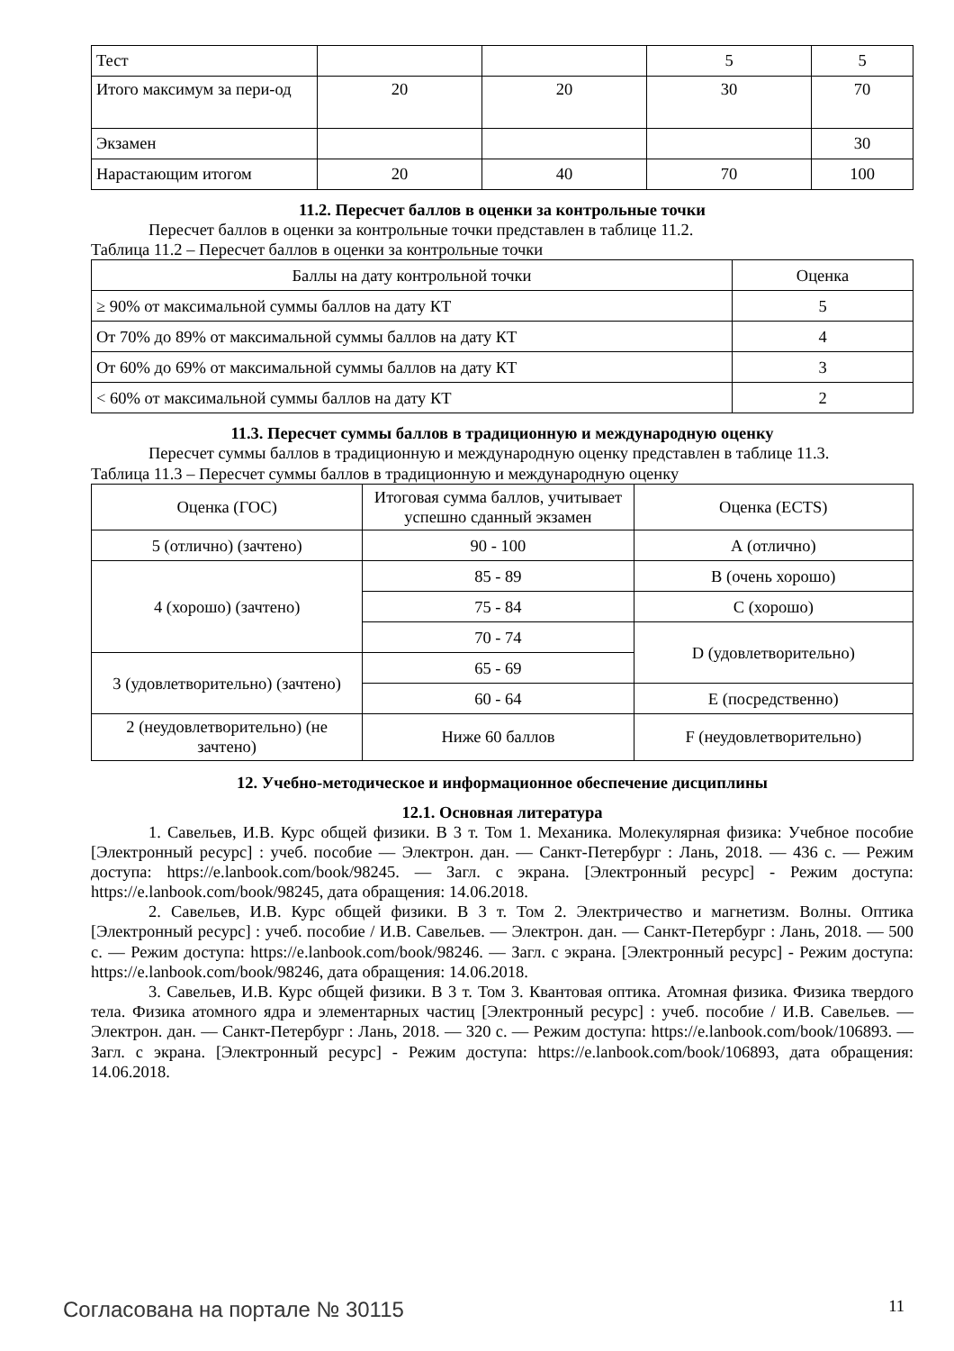| Тест | | | 5 | 5 |
| Итого максимум за пери-од | 20 | 20 | 30 | 70 |
| Экзамен | | | | 30 |
| Нарастающим итогом | 20 | 40 | 70 | 100 |
11.2. Пересчет баллов в оценки за контрольные точки
Пересчет баллов в оценки за контрольные точки представлен в таблице 11.2.
Таблица 11.2 – Пересчет баллов в оценки за контрольные точки
| Баллы на дату контрольной точки | Оценка |
| --- | --- |
| ≥ 90% от максимальной суммы баллов на дату КТ | 5 |
| От 70% до 89% от максимальной суммы баллов на дату КТ | 4 |
| От 60% до 69% от максимальной суммы баллов на дату КТ | 3 |
| < 60% от максимальной суммы баллов на дату КТ | 2 |
11.3. Пересчет суммы баллов в традиционную и международную оценку
Пересчет суммы баллов в традиционную и международную оценку представлен в таблице 11.3.
Таблица 11.3 – Пересчет суммы баллов в традиционную и международную оценку
| Оценка (ГОС) | Итоговая сумма баллов, учитывает успешно сданный экзамен | Оценка (ECTS) |
| --- | --- | --- |
| 5 (отлично) (зачтено) | 90 - 100 | А (отлично) |
| 4 (хорошо) (зачтено) | 85 - 89 | В (очень хорошо) |
| | 75 - 84 | С (хорошо) |
| | 70 - 74 | D (удовлетворительно) |
| 3 (удовлетворительно) (зачтено) | 65 - 69 | |
| | 60 - 64 | Е (посредственно) |
| 2 (неудовлетворительно) (не зачтено) | Ниже 60 баллов | F (неудовлетворительно) |
12. Учебно-методическое и информационное обеспечение дисциплины
12.1. Основная литература
1. Савельев, И.В. Курс общей физики. В 3 т. Том 1. Механика. Молекулярная физика: Учебное пособие [Электронный ресурс] : учеб. пособие — Электрон. дан. — Санкт-Петербург : Лань, 2018. — 436 с. — Режим доступа: https://e.lanbook.com/book/98245. — Загл. с экрана. [Электронный ресурс] - Режим доступа: https://e.lanbook.com/book/98245, дата обращения: 14.06.2018.
2. Савельев, И.В. Курс общей физики. В 3 т. Том 2. Электричество и магнетизм. Волны. Оптика [Электронный ресурс] : учеб. пособие / И.В. Савельев. — Электрон. дан. — Санкт-Петербург : Лань, 2018. — 500 с. — Режим доступа: https://e.lanbook.com/book/98246. — Загл. с экрана. [Электронный ресурс] - Режим доступа: https://e.lanbook.com/book/98246, дата обращения: 14.06.2018.
3. Савельев, И.В. Курс общей физики. В 3 т. Том 3. Квантовая оптика. Атомная физика. Физика твердого тела. Физика атомного ядра и элементарных частиц [Электронный ресурс] : учеб. пособие / И.В. Савельев. — Электрон. дан. — Санкт-Петербург : Лань, 2018. — 320 с. — Режим доступа: https://e.lanbook.com/book/106893. — Загл. с экрана. [Электронный ресурс] - Режим доступа: https://e.lanbook.com/book/106893, дата обращения: 14.06.2018.
Согласована на портале № 30115 11